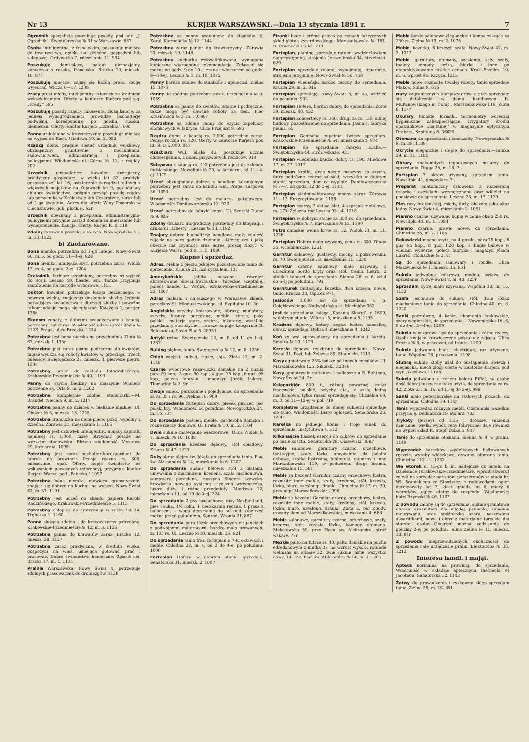Nr 13 KURJER WARSZAWSKI.—Dnia 13 stycznia 1891 r. 7
Ogrodnik specjalista poszukuje posady, pod adr. „J. Ogrodnik", Świętokrzyska № 31 w Warszawie. 687
Osoba inteligentna, z francuskim, poszukuje miejsca do towarzystwa, opieki nad dziećmi, gospodyni lub sklepowej. Ordynacka 7, mieszkania 11. 964
Poszukuję demi-place, patent gimnazjalny, konwersacja russka, francuska. Bracka 20, mieszk. 10. 870
Poszukuję miejsca, zajmę się każdą pracą, mogę wyjechać. Wilcza 6—17. 1208
Pracy prosi młody, inteligentny człowiek ze średniem wykształceniem. Oferty w kantorze Kurjera pod sig. „Fredy." 595
Poszukuję posady rządcy, inkasenta, złożę kaucję; za jednem wynagrodzeniem prowadzę buchalterję podwójną, koresponduję po polsku, russku, niemiecku. Oferty: kantor Kurjera „Izraelita". 608
Panna uzdolniona w krawieczyźnie poszukuje miejsca na wyjazd do Rosji. Miodowa 19, m. 3. 982
Rządcą domu pragnie zostać urzędnik wojskowy, obznajmiony gruntownie z meldunkami, sądownictwem, administracją i przepisami policyjnemi. Wiadomość: ul. Górna № 13, u rządcy. 702
Urzędnik gospodarczy, kawaler, energiczny, praktyczny gospodarz, w wieku lat 33, praktyki gospodarczej lat 16, ostatecznie zarządzał jednym z większych majątków na Kujawach lat 9, posiadający chlubne świadectwa, pragnie przyjąć posadę rządcy lub pomocnika w Królestwie lub Cesarstwie, zaraz lub od 1-go kwietnia. Adres dla ofert: W-ny Pomorski w Ciechanowie, gub. płockiej. 62r
Urzędnik obeznany z przepisami administracyjno-policyjnemi przyjmie zarząd domem za mieszkanie lub wynagrodzenie. Kaucja. Oferty: Kurjer K. B. 518
Zdolny rysownik poszukuje zajęcia. Nowogrodzka 21, m. 13. 1122
b) Zaofiarowane.
Bona niemka potrzebna od 1-go lutego. Nowy-Świat 60, m. 5, od godz. 11—4-ej. 928
Bona niemka, umiejąca szyć, potrzebna zaraz. Widok 17, m. 4, od godz. 2-ej. 1204
Czeladnik, farbiarz uzdolniony, potrzebny na wyjazd do Rosji. Leszno 40, handel win. Tamże przyjmują zamówienia na kartofle wyborowe. 1151
Doktor, kawaler, potrzebuje lokaja bezżennego, w pewnym wieku, znającego doskonale służbę. Jedynie posiadający świadectwa z dłuższej służby i poważne rekomendacje mogą się zgłaszać: Książęca 2, portjer. 136r
Ekonom żonaty, z dobremi świadectwami i kaucją, potrzebny jest zaraz. Wiadomość udzieli stróż domu № 212E, Praga, ulica Brzeska. 1214
Potrzebna jest bona niemka na przychodnią. Złota № 67, mieszk. I. 135r
Potrzebna jest zaraz panna podręczna do kwiatów; tamże wyucza się roboty kwiatów w przeciągu trzech miesięcy. Świętojańska 27, mieszk. 3, pierwsze piętro. 130r
Potrzebny uczeń do zakładu fotograficznego, Krakowskie-Przedmieście № 40. 1193
Panny do szycia bielizny na maszynie Wholera potrzebne są. Orla 9, m. 2. 1202
Potrzebne kompletnie zdolne staniczarki.—M. Brandel, Niecała 9, m. 2. 1217
Potrzebne panny do dziurek w bieliźnie męzkiej. Ul. Oboźna № 8, mieszk. 18. 1225
Potrzebna francuzka na demi-place; pokój wspólny z dziećmi. Żórawia 31, mieszkania 1. 1166
Potrzebny jest człowiek inteligentny, mający kapitału najmniej rs. 1,000, może otrzymać posadę na wyższem stanowisku. Bliższa wiadomość: Mostowa 29, kawiarnia. 1095
Potrzebny jest zaraz buchalter-korespondent do fabryki na prowincji. Pensja roczna rs. 800, mieszkanie, opał. Oferty, kopje świadectw, ze wskazaniem poważnych referencyj, przyjmuje kantor Kurjera Warsz. pod „Fabryka." 1097
Potrzebna bona niemka, mówiąca gramatycznie, znająca się dobrze na kuchni, na wyjazd. Nowy-Świat 62, m. 37. 1101
Potrzebny jest uczeń do składu papieru Karola Radzińskiego, Krakowskie-Przedmieście 5. 1113
Potrzebny chłopiec do dystrybucji w wieku lat 14. Trębacka 1. 1160
Panna służąca zdolna i do krawieczyzny potrzebna. Krakowskie-Przedmieście № 42, m. 3. 1126
Potrzebna panna do krawatów zaraz. Bracka 12, mieszk. 38. 1127
Potrzebna zaraz praktyczna, w średnim wieku, gospodyni na wieś, umiejąca gotować, prać i prasować. Dobre świadectwa konieczne. Zgłosić się: Bracka 17, m. 4. 1131
Pralnia Warszawska, Nowy Świat 4, potrzebuje zdolnych prasowaczek do drobiazgów. 1138
Potrzebne są panny uzdolnione do staników. S. Koral, Karmelicka № 12. 1144
Potrzebna zaraz panien do krawieczyzny.—Żórawia 23, mieszk. 19. 1146
Potrzebna kucharka wykwalifikowana; wymagana konieczne wiarogodna rekomendacja. Zgłaszać się można od godz. 9 do 10-ej zrana i wieczorem od godz. 9—10-ej. Leszno № 5, m. 10. 1072
Panny bardzo zdolne do staników i upinaczki. Zielna 15. 1076
Panny do spódnic potrzebne zaraz. Przechodnia № 3. 1069
Potrzebne są panny do kwiatów, zdatne i podręczne, także mogą być dawane roboty za dom. Plac Krasińskich № 3, m. 10. 967
Potrzebne są zdolne panny do szycia kapeluszy słomkowych w fabryce. Ulica Przejazd 9. 695
Rządca domu z kaucją rs. 2,000 potrzebny zaraz. Pensja roczna rs. 120. Oferty w kantorze Kurjera pod lit. R. D. 2,000. 847
Rzeźbiarz Will, Śliska 43, poszukuje ucznia chrześcijanina, z domu przyzwoitych rodziców. 914
Sklepowa z kaucją rs. 100 potrzebna jest do zakładu farbiarskiego. Nowolipie № 20, w farbiarni, od 11—4-ej. 1179
Uczeń obznajmiony dobrze z handlem kolonjalnym potrzebny jest zaraz do handlu win. Praga, Targowa 36. 1093
Uczeń potrzebny jest do malarza pokojowego. Wiadomość: Daniłowiczowska 12. 929
Uczeń potrzebny do fabryki kopyt. Ul. Szeroki Dunaj № 9. 926
Zdolny drukarz litograficzny potrzebny do litografji i drukarni „Liberty", Leszno № 13. 1192
Znający dobrze buchalterję handlową może znaleźć zajęcie na parę godzin dziennie.—Ofertę czy i jaką obecnie ma czynność oraz adres proszę złożyć w Kurjerze Warsz. pod B. H. 5. 1080
Kupno i sprzedaż.
Adres. Meble z pięciu pokojów pozostawiono tanio do sprzedania. Krucza 21, nad cyrkulem. 13r
Amerykańskie jabłka suszone, również abrzoskwinie, śliwki francuskie i tureckie, szeptalję, poleca handel L. Wróbel, Krakowskie-Przedmieście 25. 1067
Adres malarni i najtańszego w Warszawie składu porcelany St. Mioduszewskiego, ul. Szpitalna 10. 3r
Angielskie sztychy kolorowane, obrazy, miniatury, sztychy, bronzy, porcelanę, meble, zbroje, pasy polskie, materje stare, srebra, biżuterję, wszelkie przedmioty starożytne i nowsze kupuje księgarnia B. Bolcewicza, Saski Plac 5. 28951
Antyki różne. Świętojerska 12, m. 8, od 11 do 1-ej. 1237
Buldog piękny, tanio. Świętojerska № 12, m. 8. 1236
Chleb wiejski, indyki, masło, jaja. Złota 22, m. 2. 1148
Czarne wyborowe rękawiczki damskie na 2 guziki para 50 kop., 3 guz. 60 kop., 4 guz. 75 kop., 6 guz. 95 kop., poleca fabryka i magazyn Józefa Lukrec, Tłomackie № 3. 9r
Dwoje sanek, parokonne i pojedyncze, do sprzedania za rs. 35 i rs. 90. Piękna 16. 909
Do sprzedania fortepian dobry, piesek pinczer, pas polski lity. Wiadomość od południa, Nowogrodzka 24, m. 16. 73r
Do sprzedania pościel, meble, garderoba damska i różne rzeczy domowe. Ul. Freta № 10, m. 2. 1104
Dwie suknie materjalne wieczorowe. Ulica Widok № 7, mieszk. № 10. 1088
Do sprzedania kredens dębowy, stół obiadowy. Krucza № 47. 1223
Duży obraz olejny św. Józefa do sprzedania tanio. Plac św. Aleksandra № 14, mieszkania № 6. 1207
Do sprzedania suknie balowe, stół z blatami, umywalnia z marmurem, kredens, szafa machoniowa, samowary, porcelana, maszyna Singera szewcko-krawiecka nowego systemu i ręczna wyżymaczka, lustro duże i różne przedmioty. Miodowa 12, mieszkania 11, od 10 do 3-ej. 724
Do sprzedania 2 psy łańcuchowe rasy Neufun-land, pies i suka, 1½ roku, 1 sieczkarnia ręczna, 1 prasa z balansem, 1 waga decymalna do 50 pud. Obejrzeć można przed południem, Konrad, Wronia 21. 867
Do sprzedania para łóżek orzechowych eleganckich z podwójnemi materacami, bardzo mało używanych, za 130 rs. Ul. Leszno № 80, mieszk. 35. 921
Do sprzedania tanio frak, fortepian o 7-iu oktawach i meble. Chłodna 28, m. 4, od 2 do 4-ej po południu. 1000
Fortepian Hofera w dobrym stanie sprzedaję. Senatorska 31, mieszk. 2. 1007
Firanki białe i crême poleca po cenach fabrycznych skład płótna żyrardowskiego, Marszałkowska № 151, R. Czarnecki i S-ka. 713
Fortepian, pianino, sprzedaję ratami, wydzierżawiam najprzystępniej, strojenia. Jerozolimska 84, Strzelecki. 629
Fortepian sprzedaję ratami, wynajmuję, reparacje, strojenia przyjmuję. Nowy-Świat № 56. 758
Fortepian wiedeński bardzo mocny do sprzedania. Krucza 29, m. 2. 846
Fortepian sprzedaję. Nowy-Świat 8, m. 43, widzieć do południa. 902
Fortepian Hofera, bardzo dobry, do sprzedania. Złota 39, mieszk. 40. 432
Fortepian koncertowy rs. 360, drugi za rs. 130, silnej budowy, pozostawiono do sprzedania. Jasna 3, fabryka pianin. 65
Fortepian Gentscha zupełnie świeży sprzedam. Krakowskie-Przedmieście № 64, mieszkania 2. 974
Fortepian do sprzedania fabryki Kralla.—Świętokrzyska 44, stróż wskaże. 931
Fortepian wiedeński bardzo dobry rs. 190. Miodowa 17, m. 27. 1017
Fortepian krótki, dwie nożne maszyny do szycia, futro podróżne czarne saksaki, wszystko w dobrym stanie, sprzedam, dam na wypłatę. Daniłowiczowska № 7—7, od godz. 12 do 2-ej. 1141
Fortepian siedmiooktawowy mocny zaraz. Żórawia 11—17. Egzercytowanie. 1156
Fortepian czarny, 7 oktaw, blat, 4 szprejce metalowe, rs. 175. Żelazna róg Leszna 93—4. 1218
Fortepian w dobrym stanie za 350 rs. do sprzedania. Świętokrzyska № 7, mieszkania № 13. 1190
Futro damskie wełną kryte rs. 12. Widok 23, m. 11. 1226
Fortepian Hofera mało używany, cena rs. 300. Długa 25, w lombardzie. 1231
Garnitur salonowy, gustowny, mocny, z pokrowcami, rs. 70. Świętojerska 18, mieszkania 11. 1230
Garnitur czarny salonowy, mało używany, z utrechtem bordo kryty oraz stół, tremo, lustro, 2 stoliki i taboret do sprzedania. Sienna 26, m. 6, od 4 do 6-ej po południu. 791
Garniturek fantazyjny, kozetka, dwa krzesła, nowe, tanio. Krucza 38, tapicer. 971
Jesionów 1,000 jest do sprzedania u p. Gołębiewskiego. Nadwiślańska st. Maciejów. 983
Jest do sprzedania księga „Kazania Skargi", r. 1609, w dobrym stanie. Wilcza 15, mieszkania 5. 1195
Kredens dębowy, kotary, zegar, lustro, konsolkę, obrazy sprzedaję. Dobra 3, mieszkania 4. 1242
Koń ze wsi sprowadzony do sprzedania i kareta. Smolna № 10. 1123
Krzesła dębowe rzeźbione do sprzedania.—Nowy-Świat 31, Pozi, lub Żelazna 89, Stadnicki. 1211
Kasy ogniotrwałe 25% tańsze od innych cenników. Ul. Marszałkowska 125, Sikorski. 32376
Kasy ogniotrwałe najtańsze i najlepsze u R. Bohtego, Nowy-Świat 34. 2r
Księgozbiór 800 t., różnej poważnej treści francuskie, polskie, sztychy etc., z szafą ładną machoniową, tylko razem sprzedaję się. Chmielna 60, m. 3, od 11—12-ej w poł. 719
Kompletne urządzenie do małej cukierni sprzedaje się tanio. Wiadomość: Biuro ogłoszeń, Senatorska 26. 1238
Karetka na jednego konia i troje sanek do sprzedania. Instytutowa 4. 512
Kilkanaście flaszek esencji do cukrów do sprzedania po cenie kosztu. Senatorska 28, Olszewski. 1087
Meble salonowe: garnitury czarno, orzechowe, fantazyjne, szafy, łóżka, umywalnie, do jadalni dębowe, szafka lustrzana, biblioteki, otomany i inne Marszałkowska 119, w podwórzu, druga brama, mieszkania 15. 581
Meble za bezcen! Garnitur czarny orzechowy, lustra, rozmaite inne meble, szafy, kredens, stół, krzesła, łóżka, biuro, szeslongi, firanki. Chmielna № 37, m. 30, przy rogu Marszałkowskiej. 996
Meble za bezcen! Garnitur czarny, orzechowy, lustra, rozmaite inne meble, szafy, kredens, stół, krzesła, łóżka, biuro, szeslong, firanki. Złota 3, róg Zgody, czwarty dom od Marszałkowskiej, mieszkania 4. 666
Meble salonowe, garnitury czarne, orzechowe, szafy, kredens, stół, krzesła, łóżka, komody, otomana. Mokotowska 59, przy Placu św. Aleksandra, stróż wskaże. 77r
Męzkie palto na futrze rs. 40, palto damskie na puchu edredonowym z mufką 35, na wzrost wysoki, rotunda wełniana na atłasie 32, dwie suknie jasne, wszystko nowe, 14—22. Plac św. Aleksandra № 14, m. 6. 1205
Meble bordo salonowe eleganckie i lampa wisząca za 230 rs. Zielna № 15, m. 2. 1075
Meble, kozetka, 6 krzeseł, szafa. Nowy-Świat 42, m. 2. 1227
Meble, garnitury, otomany, szeslongi, sofy, szafy, toalety, komody, łóżka, biurka i inne po niepraktykowanie niskich cenach. Krak.-Przedm. 10, m. 6, wprost św. Krzyża. 1215
Meble nowe rozmaite trwałej roboty, tanio sprzedaje Makow, Solna 9. 616
Nuty zagranicznych kompozytorów z 50% sprzedaje się detalicznie w domu handlowym R. Multanowskiego et Comp., Marszałkowska 116, Złota 8. 1177
Okulary, binokle, lornetki, termometry, woreczki hygieniczne zabezpieczające, irrygatory, środki opatrunkowe „najtaniej" w magazynie optycznym Drebera, Szpitalna 6. 36629
Otomana do sprzedania i landszafty. Nowogrodzka № 9, m. 39. 1189
Okrycie eleganckie i ciepłe do sprzedania.—Tamka 39, m. 11. 1185
Obrazy znakomitych tegoczesnych malarzy do sprzedania. Długa 25, m. 18. 7..
Fortepian 7 oktaw, używany, sprzedam tanio. Nowolipie 41, gospodarz. 7..
Preparat anatomiczny człowieka z rozbieraną czaszką i częściami wewnętrznemi oraz szkielet na podstawie do sprzedania. Leszno 26, m. 17. 1120
Pies rasy bretońskiej, młody, duży, okazały, jako okaz ładny. Nowy-Świat 4, mieszkania 2. 1091
Pianino czarne, używane, kupię w cenie około 250 rs. Nowolipki 44, m. 1. 1084
Pianino czarne, prawie nowe, do sprzedania. Chmielna 38, m. 7. 1188
Rękawiczki mocno szyte, na 4 guziki, para 75 kop., 6 guz. 95 kop., 8 guz. 1,20 kop. i długie balowe w wielkim wyborze, poleca fabryka i magazyn Józefa Lukrec, Tłomackie № 3. 8r
Są do sprzedania samowary i rondle. Ulica Mazowiecka № 1, mieszk. 15. 951
Suknia jedwabna kolorowa, modna, świeża, do sprzedania. Nowy-Świat 8, m. 43. 125r
Sprzedam cytrę mało używaną. Wspólna 28, m. 15. 1132
Szafa jesionowa do sukien, stół, dwie łóżko machoniowe tanio do sprzedania. Chłodna 40, m. 8. 1220
Sanki pocztówne, 4 konie, chomonta krakowskie, szory węgierskie, do sprzedania.—Nowomiejska 16, 6, 8 do 9-ej, 3—4-ej. 1209
Suknia wieczorowa jest do sprzedania i różne rzeczy. Osoba znająca krawieczyznę poszukuje zajęcia. Ulica Próżna № 8, w pracowni, od frontu. 1200
Suknie jedwabna biała, electrique, raz używane, tanio. Wspólna 26, pracownia. 1198
Ślubną suknię ktoby miał do odstąpienia, świeżą i elegancką, niech złoży ofertę w kantorze Kurjera pod wyr. „Wacława." 1186
Suknia jedwabna z trenem koloru Eiffel, na osobę dość dobrej tuszy, raz tylko użyta, do sprzedania za rs. 42. Złota 63, m. 16, od 11-ej do 3-ej. 999
Sanki mało petersburskie na stalowych płozach, do sprzedania. Chłodna 19. 114r
Tania wyprzedaż różnych mebli. Obstalunki wszelkie przyjmuję. Bednarska 19, stolarz. 703
Trykoty (Jersey) od 1,35 i droższe, sukienki dziecinne, wielki wybór, ceny fabryczne; daje również na wypłat skład K. Stapf, Dzika 5. 947
Tanio do sprzedania otomana. Sienna № 4, w pralni. 1149
Wyprzedaż karczków szydełkowych haftowanych ręcznie, wyroby włóczkowe, dywany, otomana tanio. Chmielna 112—1. 1232
We wtorek d. 13-go b. m. nadejdzie do hotelu na Dziekance (Krakowskie-Przedmieście, wprost skweru) ze wsi na sprzedaż para koni perszeronów ze stada hr. Wł. Branickiego ze Stawiszcz, z rodowodami; ogier dereszowaty lat 7, klacz gniada lat 6, miary 6 werszków; ogier zdatny do rozpłodu. Wiadomość: hotel Rzymski № 46. 1107
Z powodu żałoby są do sprzedania: suknia granatowa ubrana aksamitem dla młodej panienki, zupełnie nieużywana, oraz spódniczka szara, naszywana aksamitkami, nowa i okrycie materjalne tureckie dla starszej osoby.—Obejrzeć można codziennie do godziny 2-ej po południu, ulica Zielna № 11, mieszk. 18. 89r
Z powodu nieprzewidzianych okoliczności do sprzedania całe urządzenie pralni. Elektoralna № 33. 1212
Interesa handl. i mająt.
Apteka normalna na prowincji do sprzedania. Wiadomość w składzie aptecznym Biernacki et Jacobson, Senatorska 32. 1143
Żatwy do prowadzenia i zyskowny sklep sprzedam tanio. Zielna 28, m. 15. 851